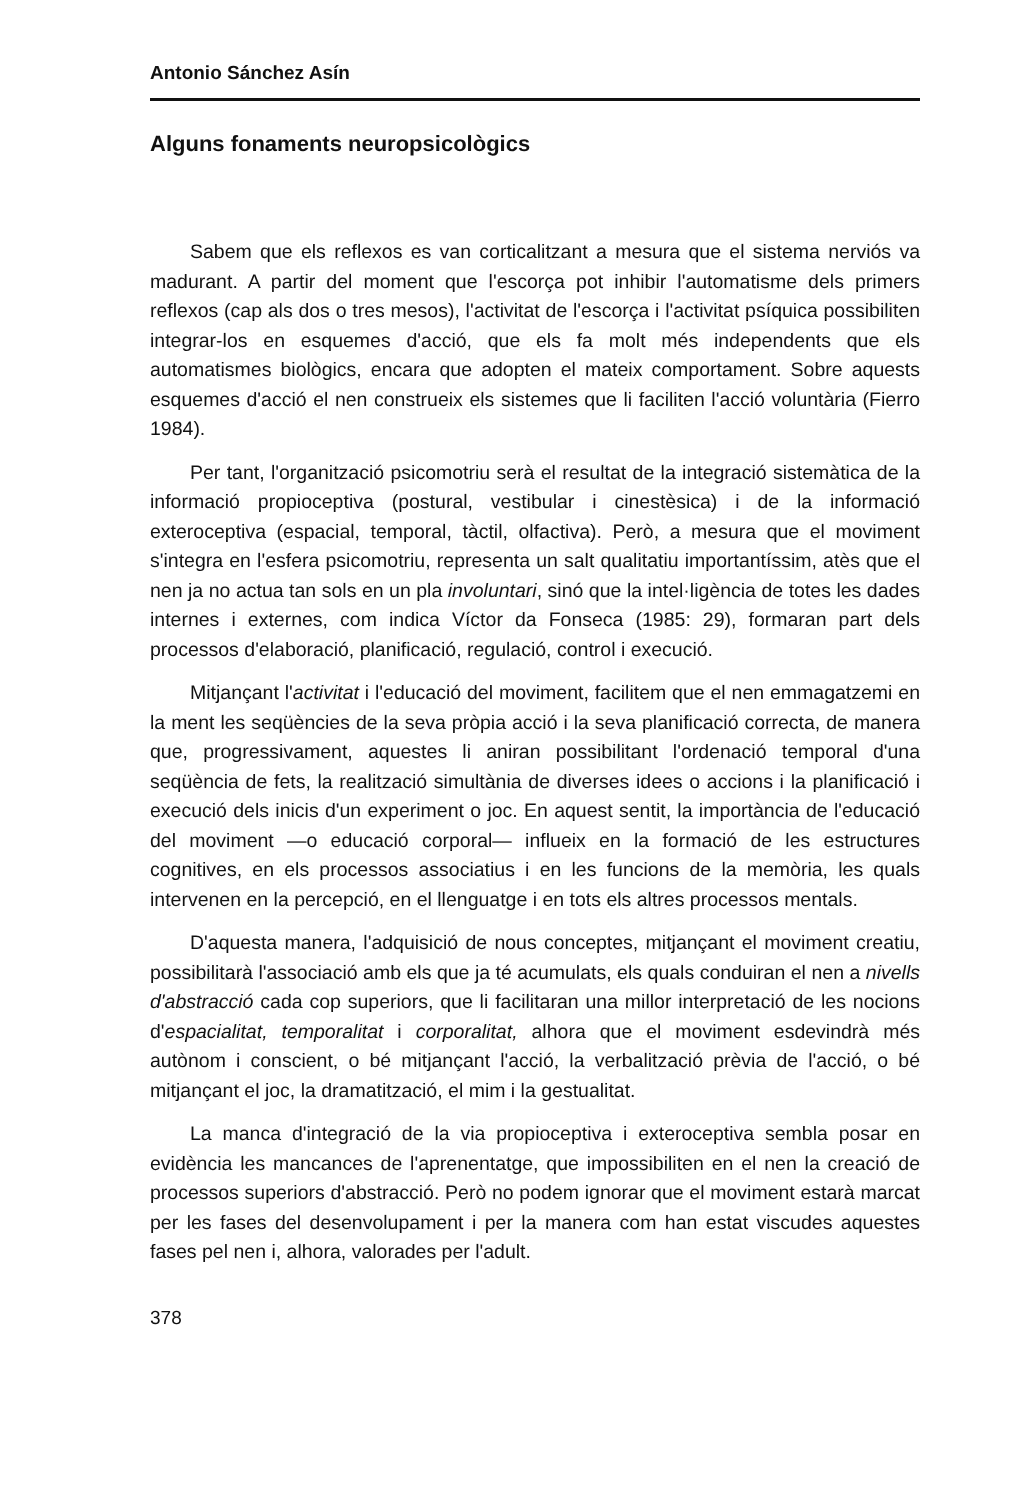Antonio Sánchez Asín
Alguns fonaments neuropsicològics
Sabem que els reflexos es van corticalitzant a mesura que el sistema nerviós va madurant. A partir del moment que l'escorça pot inhibir l'automatisme dels primers reflexos (cap als dos o tres mesos), l'activitat de l'escorça i l'activitat psíquica possibiliten integrar-los en esquemes d'acció, que els fa molt més independents que els automatismes biològics, encara que adopten el mateix comportament. Sobre aquests esquemes d'acció el nen construeix els sistemes que li faciliten l'acció voluntària (Fierro 1984).
Per tant, l'organització psicomotriu serà el resultat de la integració sistemàtica de la informació propioceptiva (postural, vestibular i cinestèsica) i de la informació exteroceptiva (espacial, temporal, tàctil, olfactiva). Però, a mesura que el moviment s'integra en l'esfera psicomotriu, representa un salt qualitatiu importantíssim, atès que el nen ja no actua tan sols en un pla involuntari, sinó que la intel·ligència de totes les dades internes i externes, com indica Víctor da Fonseca (1985: 29), formaran part dels processos d'elaboració, planificació, regulació, control i execució.
Mitjançant l'activitat i l'educació del moviment, facilitem que el nen emmagatzemi en la ment les seqüències de la seva pròpia acció i la seva planificació correcta, de manera que, progressivament, aquestes li aniran possibilitant l'ordenació temporal d'una seqüència de fets, la realització simultània de diverses idees o accions i la planificació i execució dels inicis d'un experiment o joc. En aquest sentit, la importància de l'educació del moviment —o educació corporal— influeix en la formació de les estructures cognitives, en els processos associatius i en les funcions de la memòria, les quals intervenen en la percepció, en el llenguatge i en tots els altres processos mentals.
D'aquesta manera, l'adquisició de nous conceptes, mitjançant el moviment creatiu, possibilitarà l'associació amb els que ja té acumulats, els quals conduiran el nen a nivells d'abstracció cada cop superiors, que li facilitaran una millor interpretació de les nocions d'espacialitat, temporalitat i corporalitat, alhora que el moviment esdevindrà més autònom i conscient, o bé mitjançant l'acció, la verbalització prèvia de l'acció, o bé mitjançant el joc, la dramatització, el mim i la gestualitat.
La manca d'integració de la via propioceptiva i exteroceptiva sembla posar en evidència les mancances de l'aprenentatge, que impossibiliten en el nen la creació de processos superiors d'abstracció. Però no podem ignorar que el moviment estarà marcat per les fases del desenvolupament i per la manera com han estat viscudes aquestes fases pel nen i, alhora, valorades per l'adult.
378